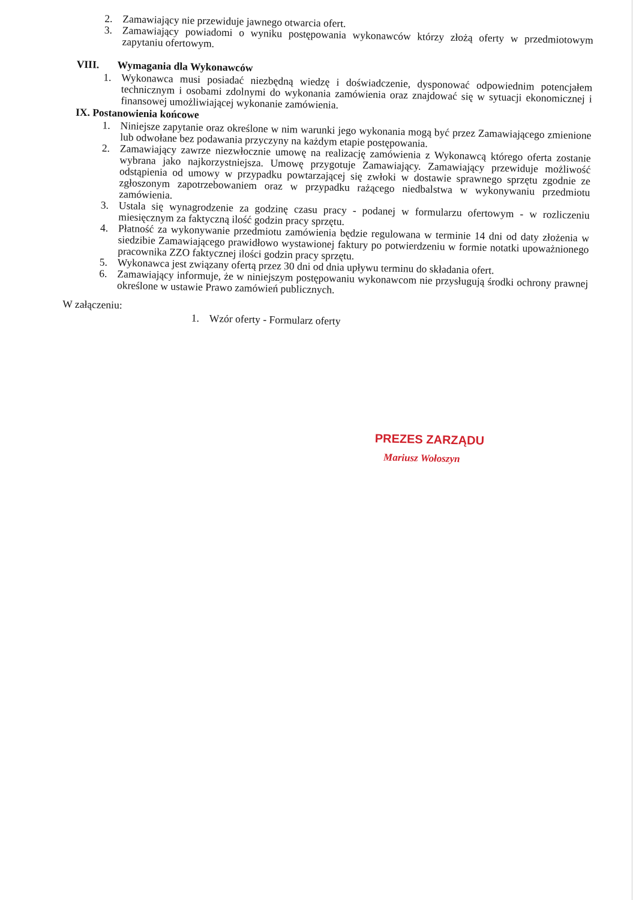2. Zamawiający nie przewiduje jawnego otwarcia ofert.
3. Zamawiający powiadomi o wyniku postępowania wykonawców którzy złożą oferty w przedmiotowym zapytaniu ofertowym.
VIII. Wymagania dla Wykonawców
1. Wykonawca musi posiadać niezbędną wiedzę i doświadczenie, dysponować odpowiednim potencjałem technicznym i osobami zdolnymi do wykonania zamówienia oraz znajdować się w sytuacji ekonomicznej i finansowej umożliwiającej wykonanie zamówienia.
IX. Postanowienia końcowe
1. Niniejsze zapytanie oraz określone w nim warunki jego wykonania mogą być przez Zamawiającego zmienione lub odwołane bez podawania przyczyny na każdym etapie postępowania.
2. Zamawiający zawrze niezwłocznie umowę na realizację zamówienia z Wykonawcą którego oferta zostanie wybrana jako najkorzystniejsza. Umowę przygotuje Zamawiający. Zamawiający przewiduje możliwość odstąpienia od umowy w przypadku powtarzającej się zwłoki w dostawie sprawnego sprzętu zgodnie ze zgłoszonym zapotrzebowaniem oraz w przypadku rażącego niedbalstwa w wykonywaniu przedmiotu zamówienia.
3. Ustala się wynagrodzenie za godzinę czasu pracy - podanej w formularzu ofertowym - w rozliczeniu miesięcznym za faktyczną ilość godzin pracy sprzętu.
4. Płatność za wykonywanie przedmiotu zamówienia będzie regulowana w terminie 14 dni od daty złożenia w siedzibie Zamawiającego prawidłowo wystawionej faktury po potwierdzeniu w formie notatki upoważnionego pracownika ZZO faktycznej ilości godzin pracy sprzętu.
5. Wykonawca jest związany ofertą przez 30 dni od dnia upływu terminu do składania ofert.
6. Zamawiający informuje, że w niniejszym postępowaniu wykonawcom nie przysługują środki ochrony prawnej określone w ustawie Prawo zamówień publicznych.
W załączeniu:
1. Wzór oferty - Formularz oferty
PREZES ZARZĄDU
Mariusz Wołoszyn